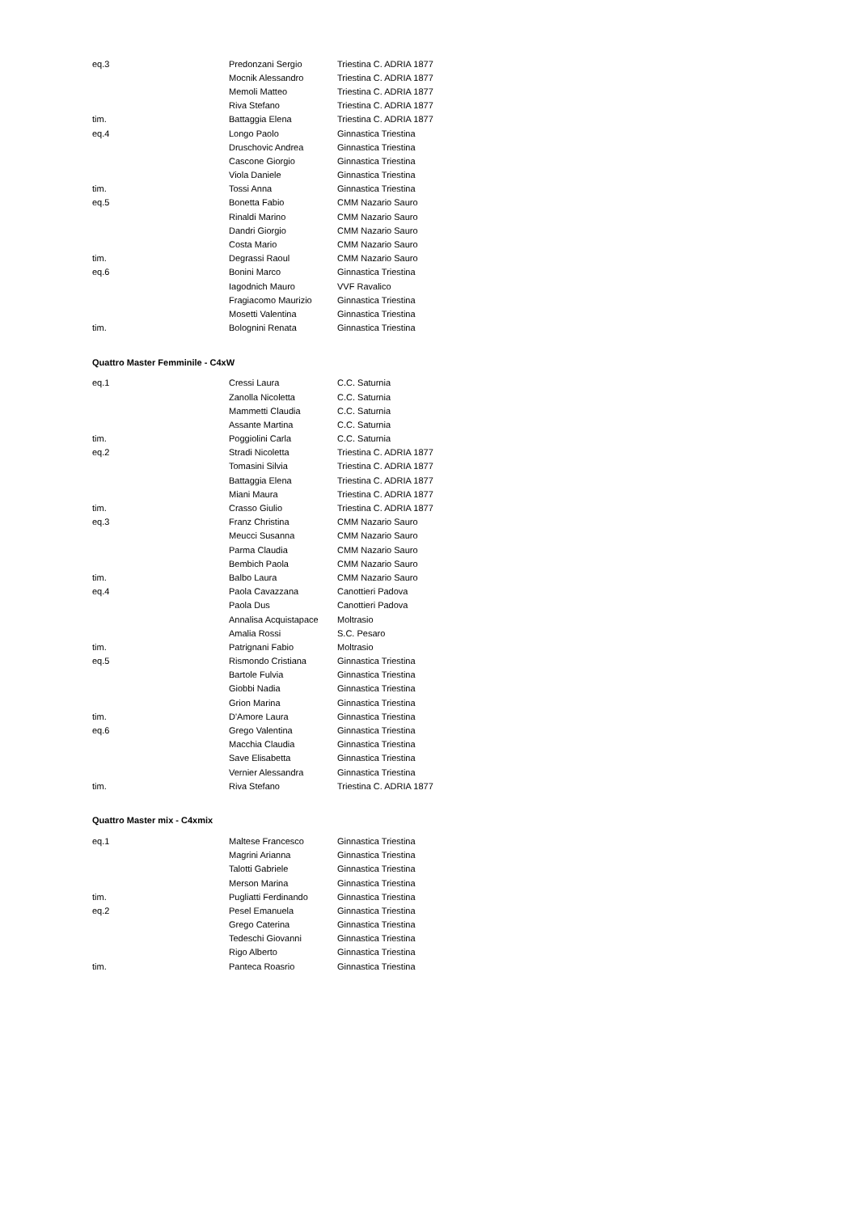| eq.3 | Predonzani Sergio | Triestina C. ADRIA 1877 |
| | Mocnik Alessandro | Triestina C. ADRIA 1877 |
| | Memoli Matteo | Triestina C. ADRIA 1877 |
| | Riva Stefano | Triestina C. ADRIA 1877 |
| tim. | Battaggia Elena | Triestina C. ADRIA 1877 |
| eq.4 | Longo Paolo | Ginnastica Triestina |
| | Druschovic Andrea | Ginnastica Triestina |
| | Cascone Giorgio | Ginnastica Triestina |
| | Viola Daniele | Ginnastica Triestina |
| tim. | Tossi Anna | Ginnastica Triestina |
| eq.5 | Bonetta Fabio | CMM Nazario Sauro |
| | Rinaldi Marino | CMM Nazario Sauro |
| | Dandri Giorgio | CMM Nazario Sauro |
| | Costa Mario | CMM Nazario Sauro |
| tim. | Degrassi Raoul | CMM Nazario Sauro |
| eq.6 | Bonini Marco | Ginnastica Triestina |
| | Iagodnich Mauro | VVF Ravalico |
| | Fragiacomo Maurizio | Ginnastica Triestina |
| | Mosetti Valentina | Ginnastica Triestina |
| tim. | Bolognini Renata | Ginnastica Triestina |
Quattro Master Femminile - C4xW
| eq.1 | Cressi Laura | C.C. Saturnia |
| | Zanolla Nicoletta | C.C. Saturnia |
| | Mammetti Claudia | C.C. Saturnia |
| | Assante Martina | C.C. Saturnia |
| tim. | Poggiolini Carla | C.C. Saturnia |
| eq.2 | Stradi Nicoletta | Triestina C. ADRIA 1877 |
| | Tomasini Silvia | Triestina C. ADRIA 1877 |
| | Battaggia Elena | Triestina C. ADRIA 1877 |
| | Miani Maura | Triestina C. ADRIA 1877 |
| tim. | Crasso Giulio | Triestina C. ADRIA 1877 |
| eq.3 | Franz Christina | CMM Nazario Sauro |
| | Meucci Susanna | CMM Nazario Sauro |
| | Parma Claudia | CMM Nazario Sauro |
| | Bembich Paola | CMM Nazario Sauro |
| tim. | Balbo Laura | CMM Nazario Sauro |
| eq.4 | Paola Cavazzana | Canottieri Padova |
| | Paola Dus | Canottieri Padova |
| | Annalisa Acquistapace | Moltrasio |
| | Amalia Rossi | S.C. Pesaro |
| tim. | Patrignani Fabio | Moltrasio |
| eq.5 | Rismondo Cristiana | Ginnastica Triestina |
| | Bartole Fulvia | Ginnastica Triestina |
| | Giobbi Nadia | Ginnastica Triestina |
| | Grion Marina | Ginnastica Triestina |
| tim. | D'Amore Laura | Ginnastica Triestina |
| eq.6 | Grego Valentina | Ginnastica Triestina |
| | Macchia Claudia | Ginnastica Triestina |
| | Save Elisabetta | Ginnastica Triestina |
| | Vernier Alessandra | Ginnastica Triestina |
| tim. | Riva Stefano | Triestina C. ADRIA 1877 |
Quattro Master mix - C4xmix
| eq.1 | Maltese Francesco | Ginnastica Triestina |
| | Magrini Arianna | Ginnastica Triestina |
| | Talotti Gabriele | Ginnastica Triestina |
| | Merson Marina | Ginnastica Triestina |
| tim. | Pugliatti Ferdinando | Ginnastica Triestina |
| eq.2 | Pesel Emanuela | Ginnastica Triestina |
| | Grego Caterina | Ginnastica Triestina |
| | Tedeschi Giovanni | Ginnastica Triestina |
| | Rigo Alberto | Ginnastica Triestina |
| tim. | Panteca Roasrio | Ginnastica Triestina |